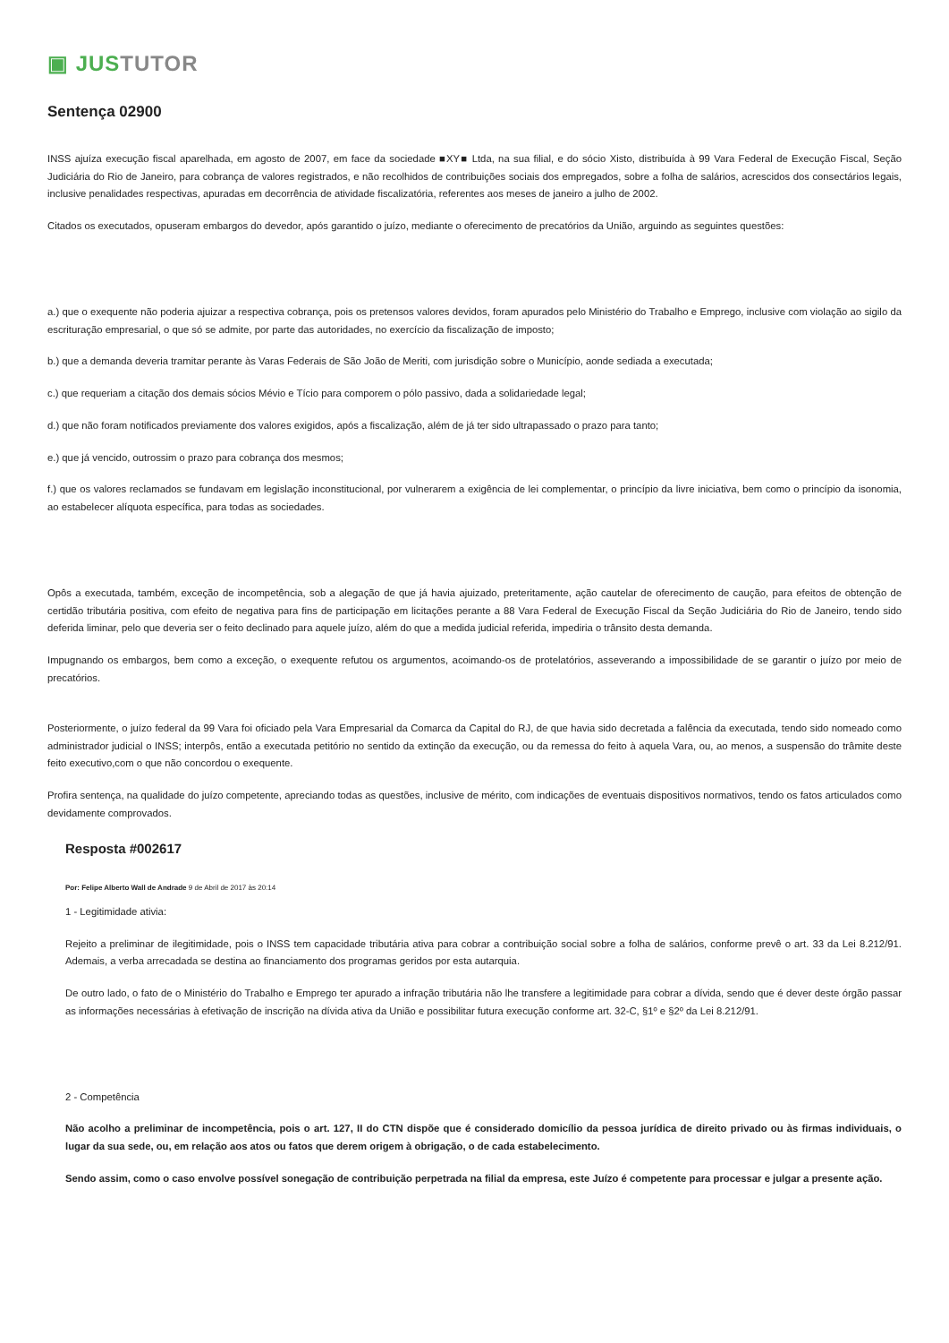▣ JUS TUTOR
Sentença 02900
INSS ajuíza execução fiscal aparelhada, em agosto de 2007, em face da sociedade ■XY■ Ltda, na sua filial, e do sócio Xisto, distribuída à 99 Vara Federal de Execução Fiscal, Seção Judiciária do Rio de Janeiro, para cobrança de valores registrados, e não recolhidos de contribuições sociais dos empregados, sobre a folha de salários, acrescidos dos consectários legais, inclusive penalidades respectivas, apuradas em decorrência de atividade fiscalizatória, referentes aos meses de janeiro a julho de 2002.
Citados os executados, opuseram embargos do devedor, após garantido o juízo, mediante o oferecimento de precatórios da União, arguindo as seguintes questões:
a.) que o exequente não poderia ajuizar a respectiva cobrança, pois os pretensos valores devidos, foram apurados pelo Ministério do Trabalho e Emprego, inclusive com violação ao sigilo da escrituração empresarial, o que só se admite, por parte das autoridades, no exercício da fiscalização de imposto;
b.) que a demanda deveria tramitar perante às Varas Federais de São João de Meriti, com jurisdição sobre o Município, aonde sediada a executada;
c.) que requeriam a citação dos demais sócios Mévio e Tício para comporem o pólo passivo, dada a solidariedade legal;
d.) que não foram notificados previamente dos valores exigidos, após a fiscalização, além de já ter sido ultrapassado o prazo para tanto;
e.) que já vencido, outrossim o prazo para cobrança dos mesmos;
f.) que os valores reclamados se fundavam em legislação inconstitucional, por vulnerarem a exigência de lei complementar, o princípio da livre iniciativa, bem como o princípio da isonomia, ao estabelecer alíquota específica, para todas as sociedades.
Opôs a executada, também, exceção de incompetência, sob a alegação de que já havia ajuizado, preteritamente, ação cautelar de oferecimento de caução, para efeitos de obtenção de certidão tributária positiva, com efeito de negativa para fins de participação em licitações perante a 88 Vara Federal de Execução Fiscal da Seção Judiciária do Rio de Janeiro, tendo sido deferida liminar, pelo que deveria ser o feito declinado para aquele juízo, além do que a medida judicial referida, impediria o trânsito desta demanda.
Impugnando os embargos, bem como a exceção, o exequente refutou os argumentos, acoimando-os de protelatórios, asseverando a impossibilidade de se garantir o juízo por meio de precatórios.
Posteriormente, o juízo federal da 99 Vara foi oficiado pela Vara Empresarial da Comarca da Capital do RJ, de que havia sido decretada a falência da executada, tendo sido nomeado como administrador judicial o INSS; interpôs, então a executada petitório no sentido da extinção da execução, ou da remessa do feito à aquela Vara, ou, ao menos, a suspensão do trâmite deste feito executivo,com o que não concordou o exequente.
Profira sentença, na qualidade do juízo competente, apreciando todas as questões, inclusive de mérito, com indicações de eventuais dispositivos normativos, tendo os fatos articulados como devidamente comprovados.
Resposta #002617
Por: Felipe Alberto Wall de Andrade 9 de Abril de 2017 às 20:14
1 - Legitimidade ativia:
Rejeito a preliminar de ilegitimidade, pois o INSS tem capacidade tributária ativa para cobrar a contribuição social sobre a folha de salários, conforme prevê o art. 33 da Lei 8.212/91. Ademais, a verba arrecadada se destina ao financiamento dos programas geridos por esta autarquia.
De outro lado, o fato de o Ministério do Trabalho e Emprego ter apurado a infração tributária não lhe transfere a legitimidade para cobrar a dívida, sendo que é dever deste órgão passar as informações necessárias à efetivação de inscrição na dívida ativa da União e possibilitar futura execução conforme art. 32-C, §1º e §2º da Lei 8.212/91.
2 - Competência
Não acolho a preliminar de incompetência, pois o art. 127, II do CTN dispõe que é considerado domicílio da pessoa jurídica de direito privado ou às firmas individuais, o lugar da sua sede, ou, em relação aos atos ou fatos que derem origem à obrigação, o de cada estabelecimento.
Sendo assim, como o caso envolve possível sonegação de contribuição perpetrada na filial da empresa, este Juízo é competente para processar e julgar a presente ação.